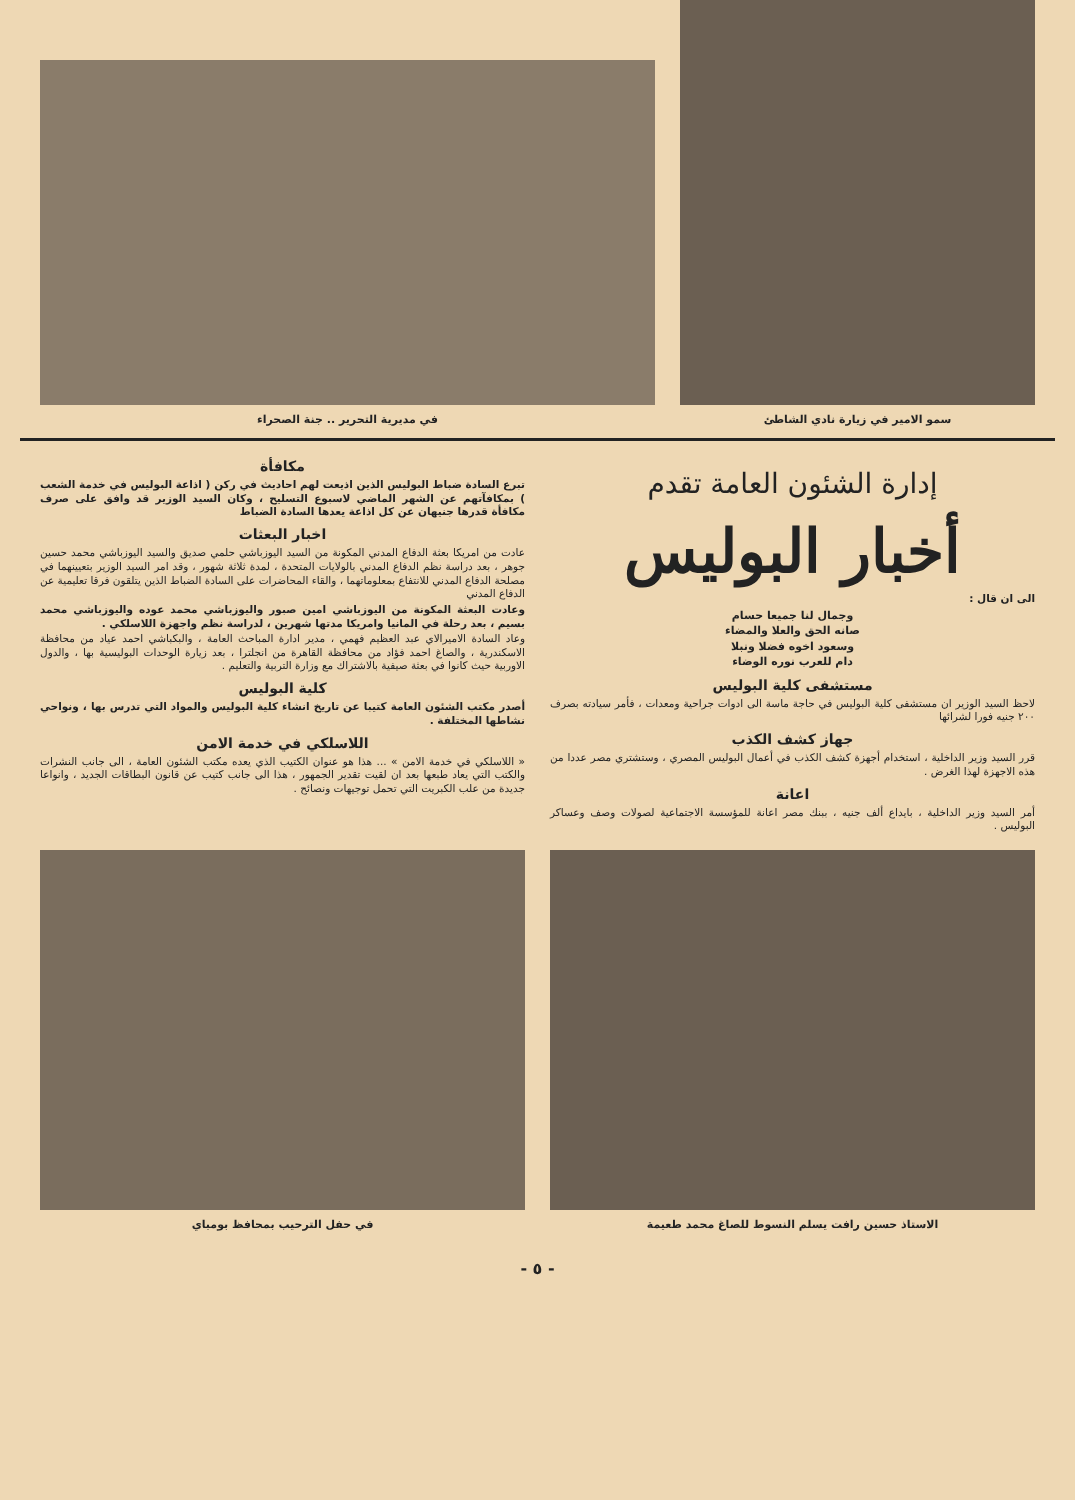سمو الامير في زيارة نادي الشاطئ
في مديرية التحرير .. جنة الصحراء
إدارة الشئون العامة تقدم
أخبار البوليس
الى ان قال :
وجمال لنا جميعا حسام
صانه الحق والعلا والمضاء
وسعود اخوه فضلا ونبلا
دام للعرب نوره الوضاء
مستشفى كلية البوليس
لاحظ السيد الوزير ان مستشفى كلية البوليس في حاجة ماسة الى ادوات جراحية ومعدات ، فأمر سيادته بصرف ٢٠٠ جنيه فورا لشرائها
جهاز كشف الكذب
قرر السيد وزير الداخلية ، استخدام أجهزة كشف الكذب في أعمال البوليس المصري ، وستشتري مصر عددا من هذه الاجهزة لهذا الغرض .
اعانة
أمر السيد وزير الداخلية ، بايداع ألف جنيه ، ببنك مصر اعانة للمؤسسة الاجتماعية لصولات وصف وعساكر البوليس .
مكافأة
تبرع السادة ضباط البوليس الذين اذيعت لهم احاديث في ركن ( اذاعة البوليس في خدمة الشعب ) بمكافآتهم عن الشهر الماضي لاسبوع التسليح ، وكان السيد الوزير قد وافق على صرف مكافأة قدرها جنيهان عن كل اذاعة يعدها السادة الضباط
اخبار البعثات
عادت من امريكا بعثة الدفاع المدني المكونة من السيد اليوزباشي حلمي صديق والسيد اليوزباشي محمد حسين جوهر ، بعد دراسة نظم الدفاع المدني بالولايات المتحدة ، لمدة ثلاثة شهور ، وقد امر السيد الوزير بتعيينهما في مصلحة الدفاع المدني للانتفاع بمعلوماتهما ، والقاء المحاضرات على السادة الضباط الذين يتلقون فرقا تعليمية عن الدفاع المدني
وعادت البعثة المكونة من اليوزباشي امين صبور واليوزباشي محمد عوده واليوزباشي محمد بسيم ، بعد رحلة في المانيا وامريكا مدتها شهرين ، لدراسة نظم واجهزة اللاسلكي .
وعاد السادة الاميرالاي عبد العظيم فهمي ، مدير ادارة المباحث العامة ، والبكباشي احمد عياد من محافظة الاسكندرية ، والصاغ احمد فؤاد من محافظة القاهرة من انجلترا ، بعد زيارة الوحدات البوليسية بها ، والدول الاوربية حيث كانوا في بعثة صيفية بالاشتراك مع وزارة التربية والتعليم .
كلية البوليس
أصدر مكتب الشئون العامة كتيبا عن تاريخ انشاء كلية البوليس والمواد التي تدرس بها ، ونواحي نشاطها المختلفة .
اللاسلكي في خدمة الامن
« اللاسلكي في خدمة الامن » ... هذا هو عنوان الكتيب الذي يعده مكتب الشئون العامة ، الى جانب النشرات والكتب التي يعاد طبعها بعد ان لقيت تقدير الجمهور ، هذا الى جانب كتيب عن قانون البطاقات الجديد ، وانواعا جديدة من علب الكبريت التي تحمل توجيهات ونصائح .
الاستاذ حسين رافت يسلم النسوط للصاغ محمد طعيمة
في حفل الترحيب بمحافظ بومباي
- ٥ -